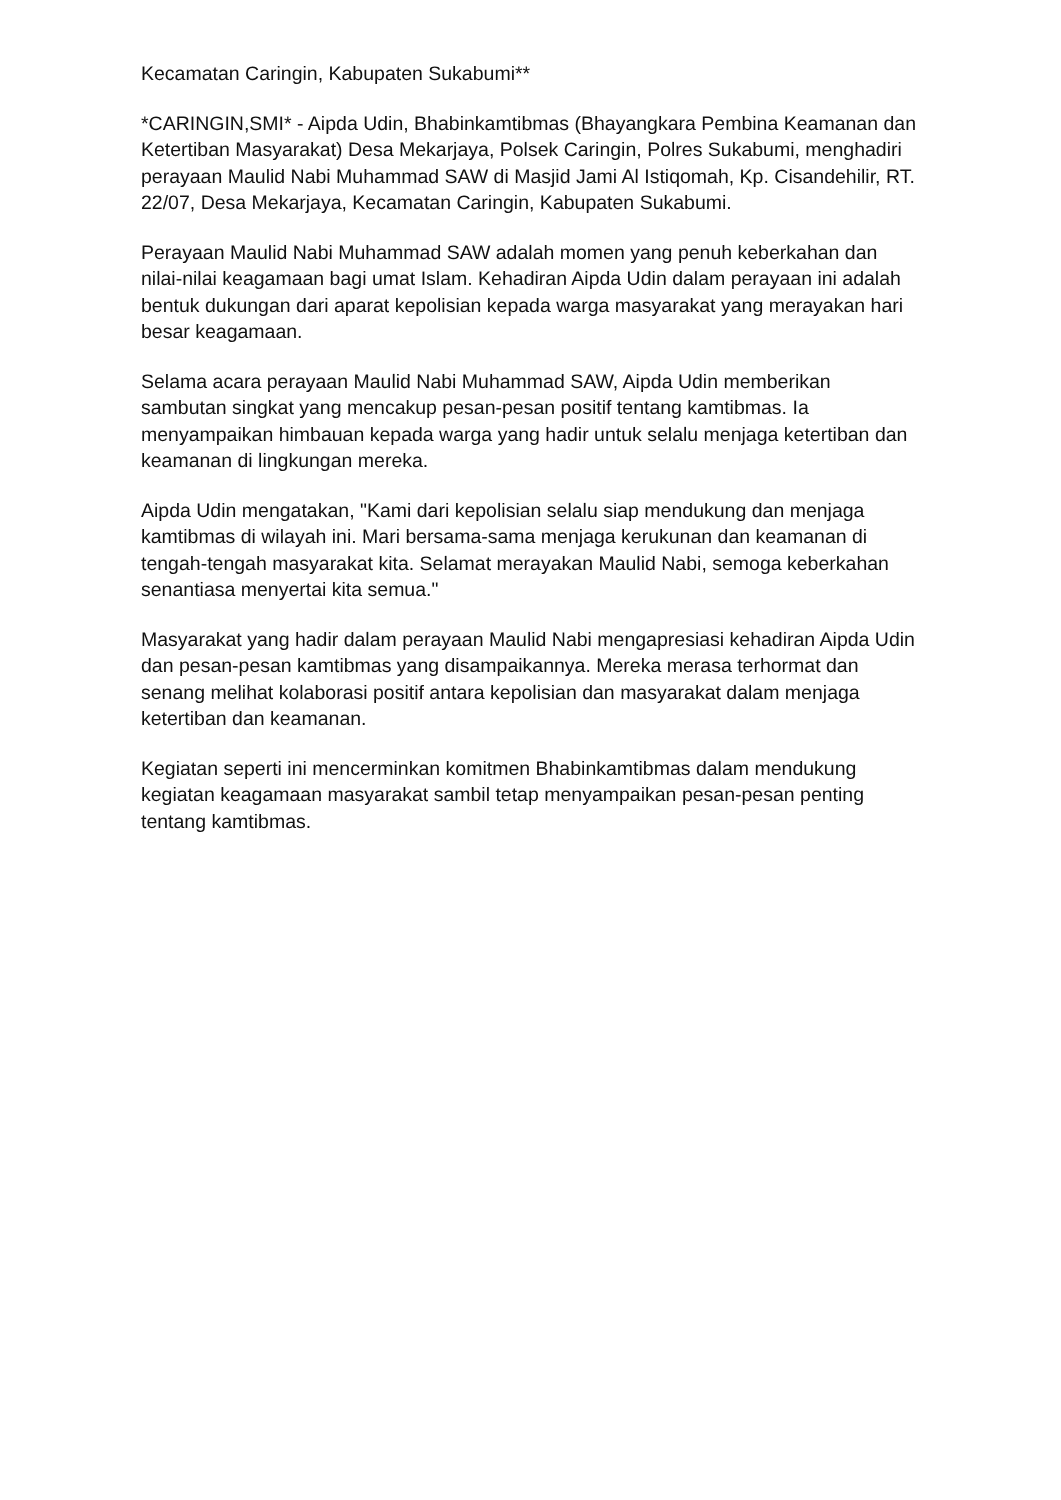Kecamatan Caringin, Kabupaten Sukabumi**
*CARINGIN,SMI* - Aipda Udin, Bhabinkamtibmas (Bhayangkara Pembina Keamanan dan Ketertiban Masyarakat) Desa Mekarjaya, Polsek Caringin, Polres Sukabumi, menghadiri perayaan Maulid Nabi Muhammad SAW di Masjid Jami Al Istiqomah, Kp. Cisandehilir, RT. 22/07, Desa Mekarjaya, Kecamatan Caringin, Kabupaten Sukabumi.
Perayaan Maulid Nabi Muhammad SAW adalah momen yang penuh keberkahan dan nilai-nilai keagamaan bagi umat Islam. Kehadiran Aipda Udin dalam perayaan ini adalah bentuk dukungan dari aparat kepolisian kepada warga masyarakat yang merayakan hari besar keagamaan.
Selama acara perayaan Maulid Nabi Muhammad SAW, Aipda Udin memberikan sambutan singkat yang mencakup pesan-pesan positif tentang kamtibmas. Ia menyampaikan himbauan kepada warga yang hadir untuk selalu menjaga ketertiban dan keamanan di lingkungan mereka.
Aipda Udin mengatakan, "Kami dari kepolisian selalu siap mendukung dan menjaga kamtibmas di wilayah ini. Mari bersama-sama menjaga kerukunan dan keamanan di tengah-tengah masyarakat kita. Selamat merayakan Maulid Nabi, semoga keberkahan senantiasa menyertai kita semua."
Masyarakat yang hadir dalam perayaan Maulid Nabi mengapresiasi kehadiran Aipda Udin dan pesan-pesan kamtibmas yang disampaikannya. Mereka merasa terhormat dan senang melihat kolaborasi positif antara kepolisian dan masyarakat dalam menjaga ketertiban dan keamanan.
Kegiatan seperti ini mencerminkan komitmen Bhabinkamtibmas dalam mendukung kegiatan keagamaan masyarakat sambil tetap menyampaikan pesan-pesan penting tentang kamtibmas.